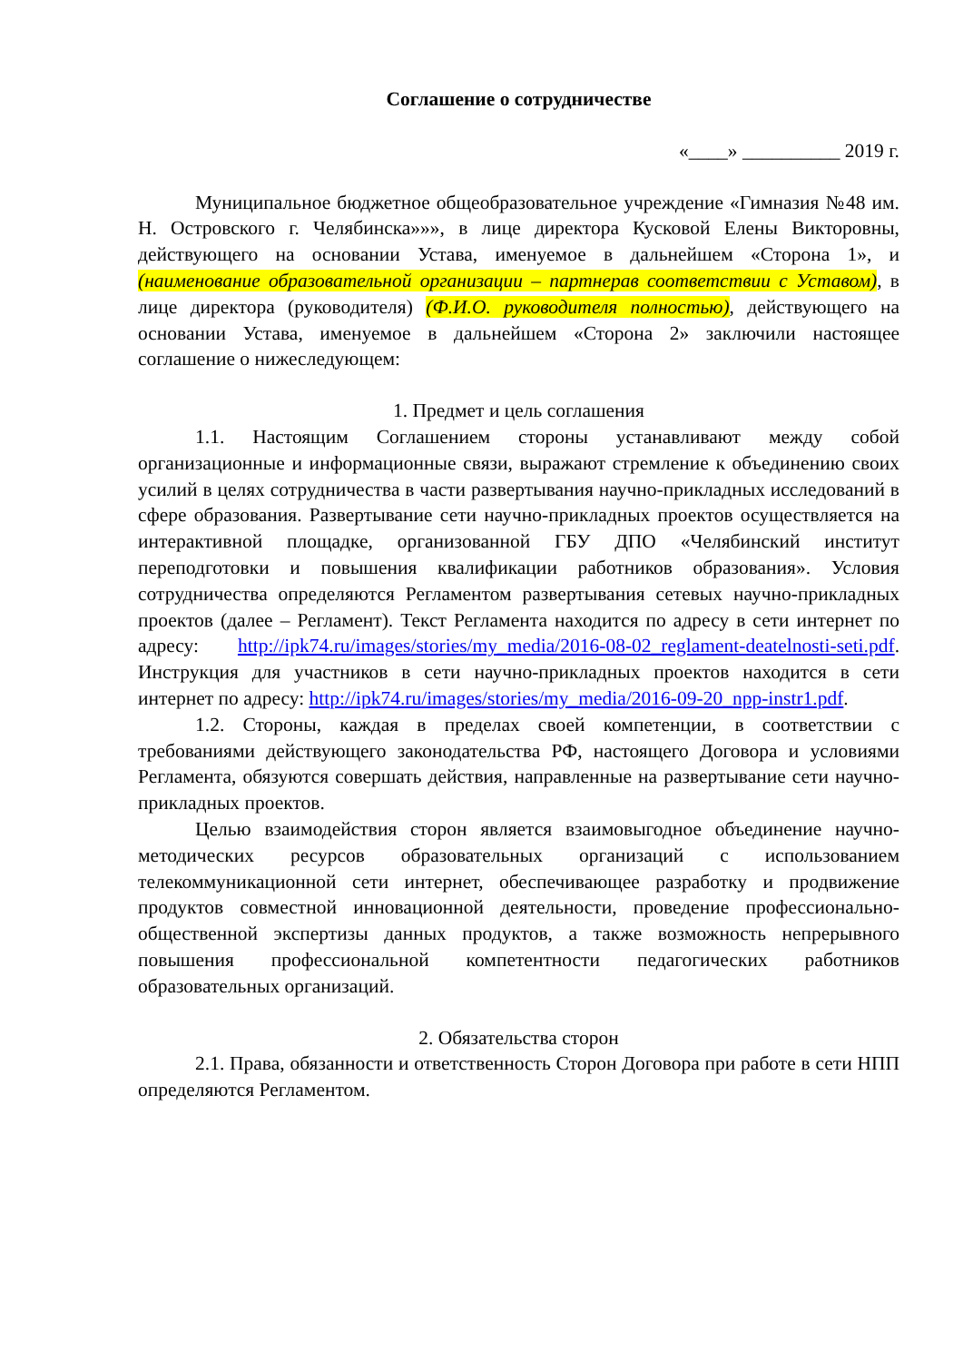Соглашение о сотрудничестве
«____» __________ 2019 г.
Муниципальное бюджетное общеобразовательное учреждение «Гимназия №48 им. Н. Островского г. Челябинска»»», в лице директора Кусковой Елены Викторовны, действующего на основании Устава, именуемое в дальнейшем «Сторона 1», и (наименование образовательной организации – партнерав соответствии с Уставом), в лице директора (руководителя) (Ф.И.О. руководителя полностью), действующего на основании Устава, именуемое в дальнейшем «Сторона 2» заключили настоящее соглашение о нижеследующем:
1. Предмет и цель соглашения
1.1. Настоящим Соглашением стороны устанавливают между собой организационные и информационные связи, выражают стремление к объединению своих усилий в целях сотрудничества в части развертывания научно-прикладных исследований в сфере образования. Развертывание сети научно-прикладных проектов осуществляется на интерактивной площадке, организованной ГБУ ДПО «Челябинский институт переподготовки и повышения квалификации работников образования». Условия сотрудничества определяются Регламентом развертывания сетевых научно-прикладных проектов (далее – Регламент). Текст Регламента находится по адресу в сети интернет по адресу: http://ipk74.ru/images/stories/my_media/2016-08-02_reglament-deatelnosti-seti.pdf. Инструкция для участников в сети научно-прикладных проектов находится в сети интернет по адресу: http://ipk74.ru/images/stories/my_media/2016-09-20_npp-instr1.pdf.
1.2. Стороны, каждая в пределах своей компетенции, в соответствии с требованиями действующего законодательства РФ, настоящего Договора и условиями Регламента, обязуются совершать действия, направленные на развертывание сети научно-прикладных проектов.
Целью взаимодействия сторон является взаимовыгодное объединение научно-методических ресурсов образовательных организаций с использованием телекоммуникационной сети интернет, обеспечивающее разработку и продвижение продуктов совместной инновационной деятельности, проведение профессионально-общественной экспертизы данных продуктов, а также возможность непрерывного повышения профессиональной компетентности педагогических работников образовательных организаций.
2. Обязательства сторон
2.1. Права, обязанности и ответственность Сторон Договора при работе в сети НПП определяются Регламентом.